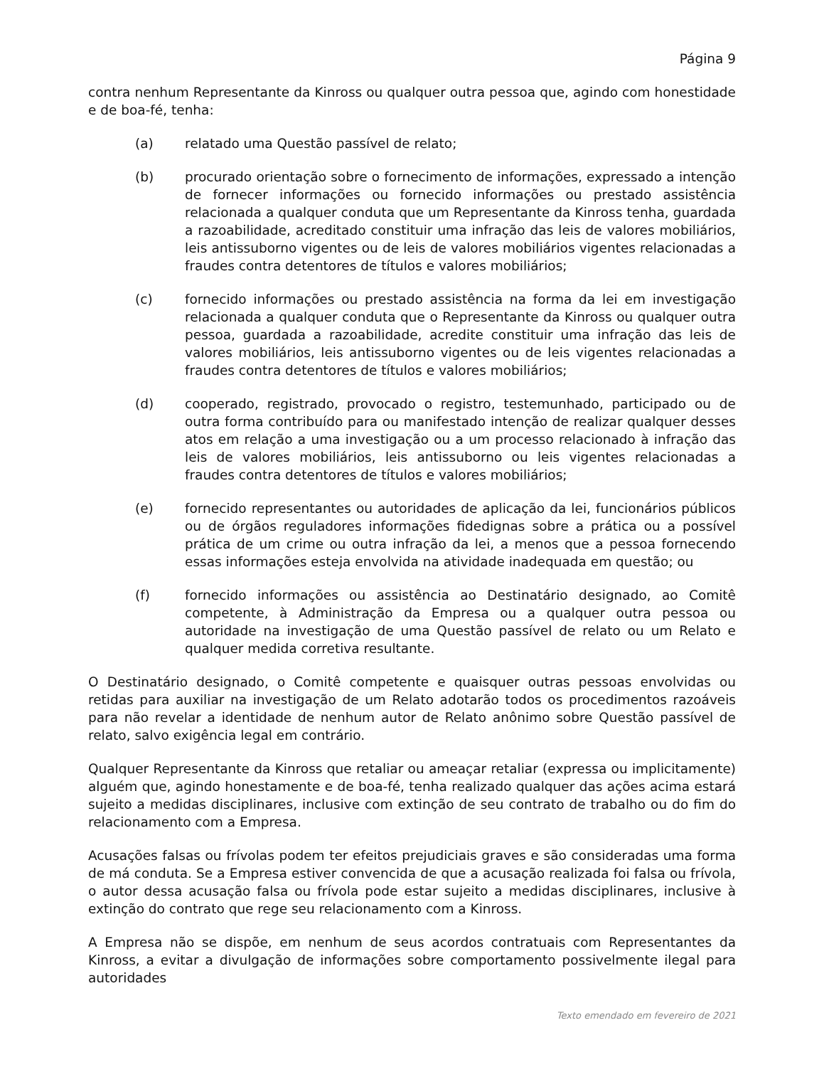Página 9
contra nenhum Representante da Kinross ou qualquer outra pessoa que, agindo com honestidade e de boa-fé, tenha:
(a) relatado uma Questão passível de relato;
(b) procurado orientação sobre o fornecimento de informações, expressado a intenção de fornecer informações ou fornecido informações ou prestado assistência relacionada a qualquer conduta que um Representante da Kinross tenha, guardada a razoabilidade, acreditado constituir uma infração das leis de valores mobiliários, leis antissuborno vigentes ou de leis de valores mobiliários vigentes relacionadas a fraudes contra detentores de títulos e valores mobiliários;
(c) fornecido informações ou prestado assistência na forma da lei em investigação relacionada a qualquer conduta que o Representante da Kinross ou qualquer outra pessoa, guardada a razoabilidade, acredite constituir uma infração das leis de valores mobiliários, leis antissuborno vigentes ou de leis vigentes relacionadas a fraudes contra detentores de títulos e valores mobiliários;
(d) cooperado, registrado, provocado o registro, testemunhado, participado ou de outra forma contribuído para ou manifestado intenção de realizar qualquer desses atos em relação a uma investigação ou a um processo relacionado à infração das leis de valores mobiliários, leis antissuborno ou leis vigentes relacionadas a fraudes contra detentores de títulos e valores mobiliários;
(e) fornecido representantes ou autoridades de aplicação da lei, funcionários públicos ou de órgãos reguladores informações fidedignas sobre a prática ou a possível prática de um crime ou outra infração da lei, a menos que a pessoa fornecendo essas informações esteja envolvida na atividade inadequada em questão; ou
(f) fornecido informações ou assistência ao Destinatário designado, ao Comitê competente, à Administração da Empresa ou a qualquer outra pessoa ou autoridade na investigação de uma Questão passível de relato ou um Relato e qualquer medida corretiva resultante.
O Destinatário designado, o Comitê competente e quaisquer outras pessoas envolvidas ou retidas para auxiliar na investigação de um Relato adotarão todos os procedimentos razoáveis para não revelar a identidade de nenhum autor de Relato anônimo sobre Questão passível de relato, salvo exigência legal em contrário.
Qualquer Representante da Kinross que retaliar ou ameaçar retaliar (expressa ou implicitamente) alguém que, agindo honestamente e de boa-fé, tenha realizado qualquer das ações acima estará sujeito a medidas disciplinares, inclusive com extinção de seu contrato de trabalho ou do fim do relacionamento com a Empresa.
Acusações falsas ou frívolas podem ter efeitos prejudiciais graves e são consideradas uma forma de má conduta. Se a Empresa estiver convencida de que a acusação realizada foi falsa ou frívola, o autor dessa acusação falsa ou frívola pode estar sujeito a medidas disciplinares, inclusive à extinção do contrato que rege seu relacionamento com a Kinross.
A Empresa não se dispõe, em nenhum de seus acordos contratuais com Representantes da Kinross, a evitar a divulgação de informações sobre comportamento possivelmente ilegal para autoridades
Texto emendado em fevereiro de 2021